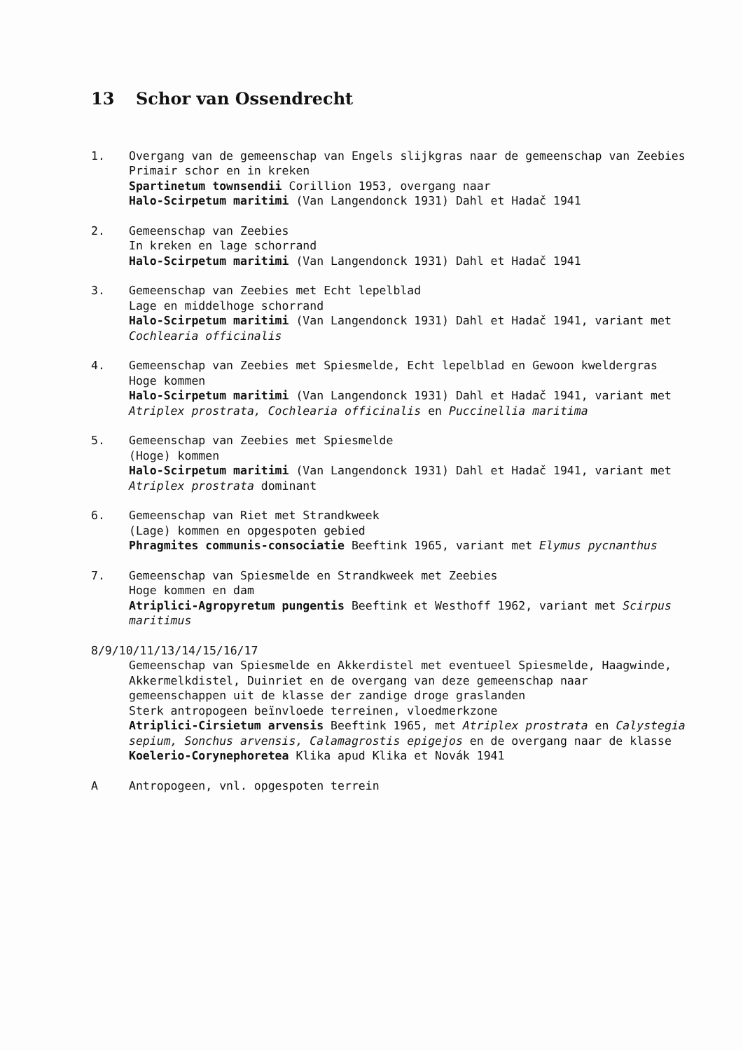13 Schor van Ossendrecht
1. Overgang van de gemeenschap van Engels slijkgras naar de gemeenschap van Zeebies
Primair schor en in kreken
Spartinetum townsendii Corillion 1953, overgang naar
Halo-Scirpetum maritimi (Van Langendonck 1931) Dahl et Hadač 1941
2. Gemeenschap van Zeebies
In kreken en lage schorrand
Halo-Scirpetum maritimi (Van Langendonck 1931) Dahl et Hadač 1941
3. Gemeenschap van Zeebies met Echt lepelblad
Lage en middelhoge schorrand
Halo-Scirpetum maritimi (Van Langendonck 1931) Dahl et Hadač 1941, variant met Cochlearia officinalis
4. Gemeenschap van Zeebies met Spiesmelde, Echt lepelblad en Gewoon kweldergras
Hoge kommen
Halo-Scirpetum maritimi (Van Langendonck 1931) Dahl et Hadač 1941, variant met Atriplex prostrata, Cochlearia officinalis en Puccinellia maritima
5. Gemeenschap van Zeebies met Spiesmelde
(Hoge) kommen
Halo-Scirpetum maritimi (Van Langendonck 1931) Dahl et Hadač 1941, variant met Atriplex prostrata dominant
6. Gemeenschap van Riet met Strandkweek
(Lage) kommen en opgespoten gebied
Phragmites communis-consociatie Beeftink 1965, variant met Elymus pycnanthus
7. Gemeenschap van Spiesmelde en Strandkweek met Zeebies
Hoge kommen en dam
Atriplici-Agropyretum pungentis Beeftink et Westhoff 1962, variant met Scirpus maritimus
8/9/10/11/13/14/15/16/17
Gemeenschap van Spiesmelde en Akkerdistel met eventueel Spiesmelde, Haagwinde, Akkermelkdistel, Duinriet en de overgang van deze gemeenschap naar gemeenschappen uit de klasse der zandige droge graslanden
Sterk antropogeen beïnvloede terreinen, vloedmerkzone
Atriplici-Cirsietum arvensis Beeftink 1965, met Atriplex prostrata en Calystegia sepium, Sonchus arvensis, Calamagrostis epigejos en de overgang naar de klasse Koelerio-Corynephoretea Klika apud Klika et Novák 1941
A Antropogeen, vnl. opgespoten terrein